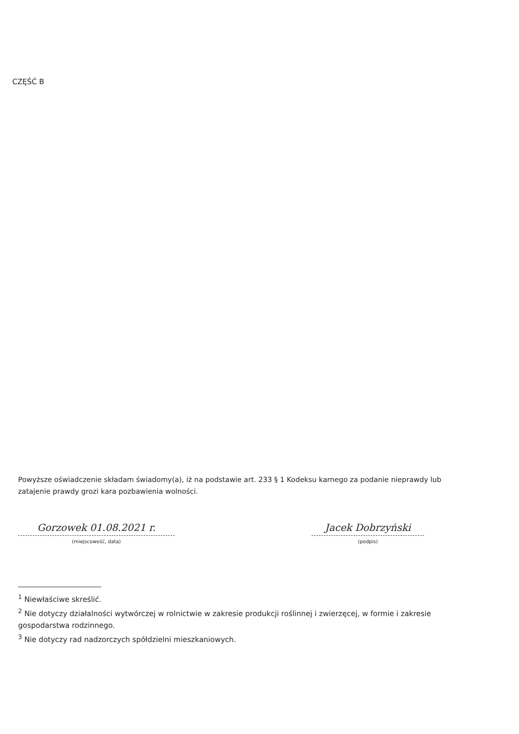CZĘŚĆ B
Powyższe oświadczenie składam świadomy(a), iż na podstawie art. 233 § 1 Kodeksu karnego za podanie nieprawdy lub zatajenie prawdy grozi kara pozbawienia wolności.
Gorzowek 01.08.2021 r.
(miejscowość, data)
Jacek Dobrzyński
(podpis)
<sup>1</sup> Niewłaściwe skreślić.
<sup>2</sup> Nie dotyczy działalności wytwórczej w rolnictwie w zakresie produkcji roślinnej i zwierzęcej, w formie i zakresie gospodarstwa rodzinnego.
<sup>3</sup> Nie dotyczy rad nadzorczych spółdzielni mieszkaniowych.